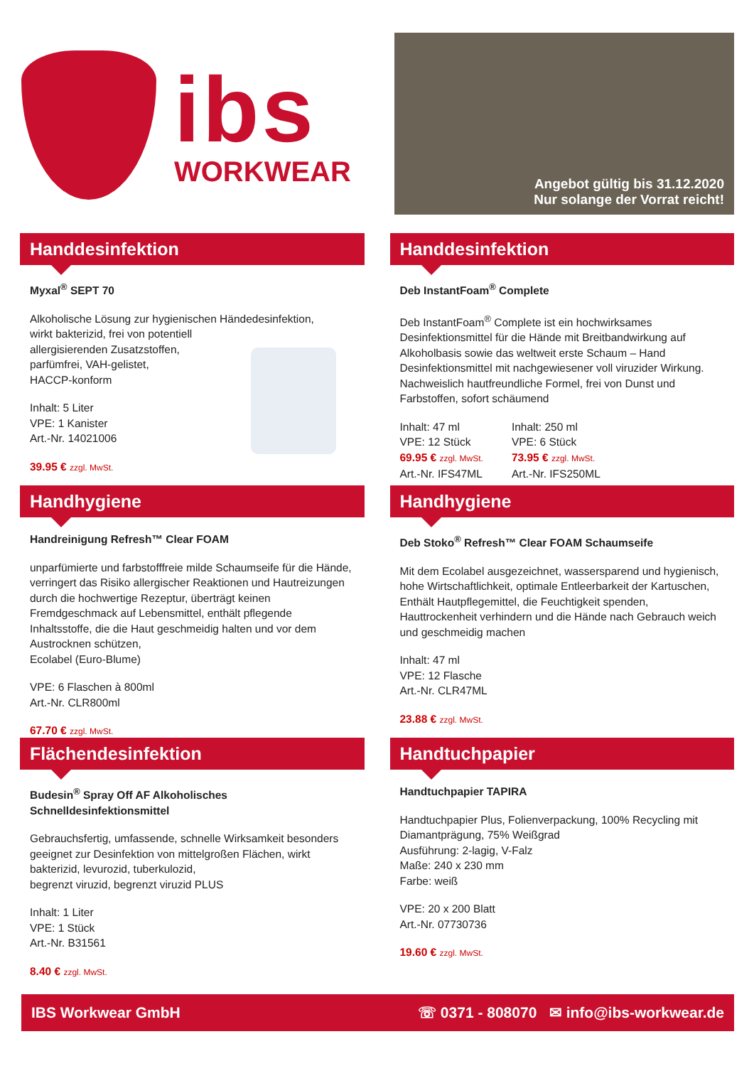ibs
WORKWEAR
Angebot gültig bis 31.12.2020
Nur solange der Vorrat reicht!
Handdesinfektion
Myxal<sup>®</sup> SEPT 70
Alkoholische Lösung zur hygienischen Händedesinfektion,
wirkt bakterizid, frei von potentiell
allergisierenden Zusatzstoffen,
parfümfrei, VAH-gelistet,
HACCP-konform
Inhalt: 5 Liter
VPE: 1 Kanister
Art.-Nr. 14021006
39.95 € zzgl. MwSt.
Handdesinfektion
Deb InstantFoam<sup>®</sup> Complete
Deb InstantFoam<sup>®</sup> Complete ist ein hochwirksames Desinfektionsmittel für die Hände mit Breitbandwirkung auf Alkoholbasis sowie das weltweit erste Schaum – Hand Desinfektionsmittel mit nachgewiesener voll viruzider Wirkung. Nachweislich hautfreundliche Formel, frei von Dunst und Farbstoffen, sofort schäumend
Inhalt: 47 ml
VPE: 12 Stück
69.95 € zzgl. MwSt.
Art.-Nr. IFS47ML
Inhalt: 250 ml
VPE: 6 Stück
73.95 € zzgl. MwSt.
Art.-Nr. IFS250ML
Handhygiene
Handreinigung Refresh™ Clear FOAM
unparfümierte und farbstofffreie milde Schaumseife für die Hände, verringert das Risiko allergischer Reaktionen und Hautreizungen durch die hochwertige Rezeptur, überträgt keinen Fremdgeschmack auf Lebensmittel, enthält pflegende Inhaltsstoffe, die die Haut geschmeidig halten und vor dem Austrocknen schützen,
Ecolabel (Euro-Blume)
VPE: 6 Flaschen à 800ml
Art.-Nr. CLR800ml
67.70 € zzgl. MwSt.
Handhygiene
Deb Stoko<sup>®</sup> Refresh™ Clear FOAM Schaumseife
Mit dem Ecolabel ausgezeichnet, wassersparend und hygienisch, hohe Wirtschaftlichkeit, optimale Entleerbarkeit der Kartuschen, Enthält Hautpflegemittel, die Feuchtigkeit spenden, Hauttrockenheit verhindern und die Hände nach Gebrauch weich und geschmeidig machen
Inhalt: 47 ml
VPE: 12 Flasche
Art.-Nr. CLR47ML
23.88 € zzgl. MwSt.
Flächendesinfektion
Budesin<sup>®</sup> Spray Off AF Alkoholisches
Schnelldesinfektionsmittel
Gebrauchsfertig, umfassende, schnelle Wirksamkeit besonders geeignet zur Desinfektion von mittelgroßen Flächen, wirkt bakterizid, levurozid, tuberkulozid,
begrenzt viruzid, begrenzt viruzid PLUS
Inhalt: 1 Liter
VPE: 1 Stück
Art.-Nr. B31561
8.40 € zzgl. MwSt.
Handtuchpapier
Handtuchpapier TAPIRA
Handtuchpapier Plus, Folienverpackung, 100% Recycling mit Diamantprägung, 75% Weißgrad
Ausführung: 2-lagig, V-Falz
Maße: 240 x 230 mm
Farbe: weiß
VPE: 20 x 200 Blatt
Art.-Nr. 07730736
19.60 € zzgl. MwSt.
IBS Workwear GmbH ☏ 0371 - 808070 ✉ info@ibs-workwear.de